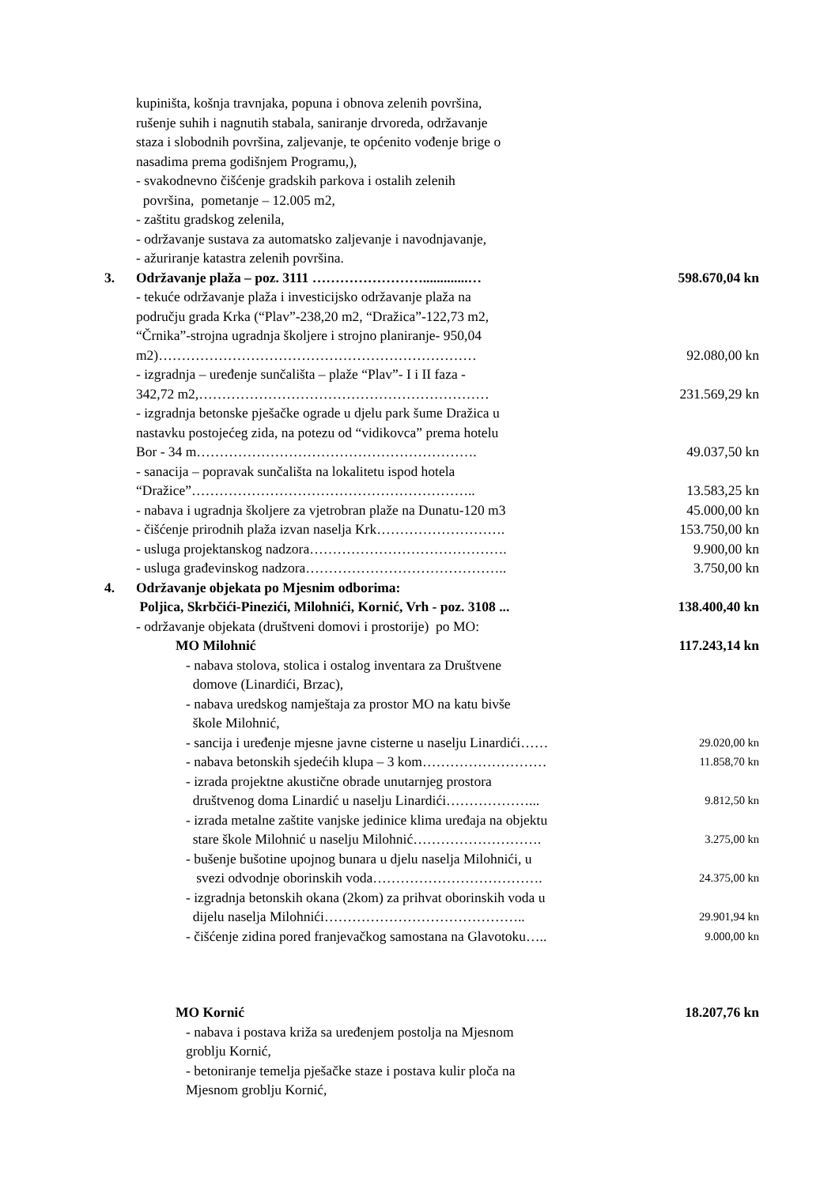kupiništa, košnja travnjaka, popuna i obnova zelenih površina,
rušenje suhih i nagnutih stabala, saniranje drvoreda, održavanje
staza i slobodnih površina, zaljevanje, te općenito vođenje brige o
nasadima prema godišnjem Programu,),
- svakodnevno čišćenje gradskih parkova i ostalih zelenih
površina, pometanje – 12.005 m2,
- zaštitu gradskog zelenila,
- održavanje sustava za automatsko zaljevanje i navodnjavanje,
- ažuriranje katastra zelenih površina.
3. Održavanje plaža – poz. 3111 …………………….............…
598.670,04 kn
- tekuće održavanje plaža i investicijsko održavanje plaža na
području grada Krka (“Plav”-238,20 m2, “Dražica”-122,73 m2,
“Črnika”-strojna ugradnja školjere i strojno planiranje- 950,04
m2)…………………………………………………………… 92.080,00 kn
- izgradnja – uređenje sunčališta – plaže “Plav”- I i II faza -
342,72 m2,………………………………………………………
231.569,29 kn
- izgradnja betonske pješačke ograde u djelu park šume Dražica u
nastavku postojećeg zida, na potezu od “vidikovca” prema hotelu
Bor - 34 m…………………………………………………….
49.037,50 kn
- sanacija – popravak sunčališta na lokalitetu ispod hotela
“Dražice”……………………………………………………..
13.583,25 kn
- nabava i ugradnja školjere za vjetrobran plaže na Dunatu-120 m3
45.000,00 kn
- čišćenje prirodnih plaža izvan naselja Krk……………………….
153.750,00 kn
- usluga projektanskog nadzora…………………………………….
9.900,00 kn
- usluga građevinskog nadzora……………………………………..
3.750,00 kn
4. Održavanje objekata po Mjesnim odborima:
Poljica, Skrbčići-Pinezići, Milohnići, Kornić, Vrh - poz. 3108 ...
138.400,40 kn
- održavanje objekata (društveni domovi i prostorije) po MO:
MO Milohnić 117.243,14 kn
- nabava stolova, stolica i ostalog inventara za Društvene
domove (Linardići, Brzac),
- nabava uredskog namještaja za prostor MO na katu bivše
škole Milohnić,
- sancija i uređenje mjesne javne cisterne u naselju Linardići……
29.020,00 kn
- nabava betonskih sjedećih klupa – 3 kom………………………
11.858,70 kn
- izrada projektne akustične obrade unutarnjeg prostora
društvenog doma Linardić u naselju Linardići………………...
9.812,50 kn
- izrada metalne zaštite vanjske jedinice klima uređaja na objektu
stare škole Milohnić u naselju Milohnić……………………….
3.275,00 kn
- bušenje bušotine upojnog bunara u djelu naselja Milohnići, u
svezi odvodnje oborinskih voda……………………………….
24.375,00 kn
- izgradnja betonskih okana (2kom) za prihvat oborinskih voda u
dijelu naselja Milohnići……………………………………..
29.901,94 kn
- čišćenje zidina pored franjevačkog samostana na Glavotoku…..
9.000,00 kn
MO Kornić 18.207,76 kn
- nabava i postava križa sa uređenjem postolja na Mjesnom
groblju Kornić,
- betoniranje temelja pješačke staze i postava kulir ploča na
Mjesnom groblju Kornić,